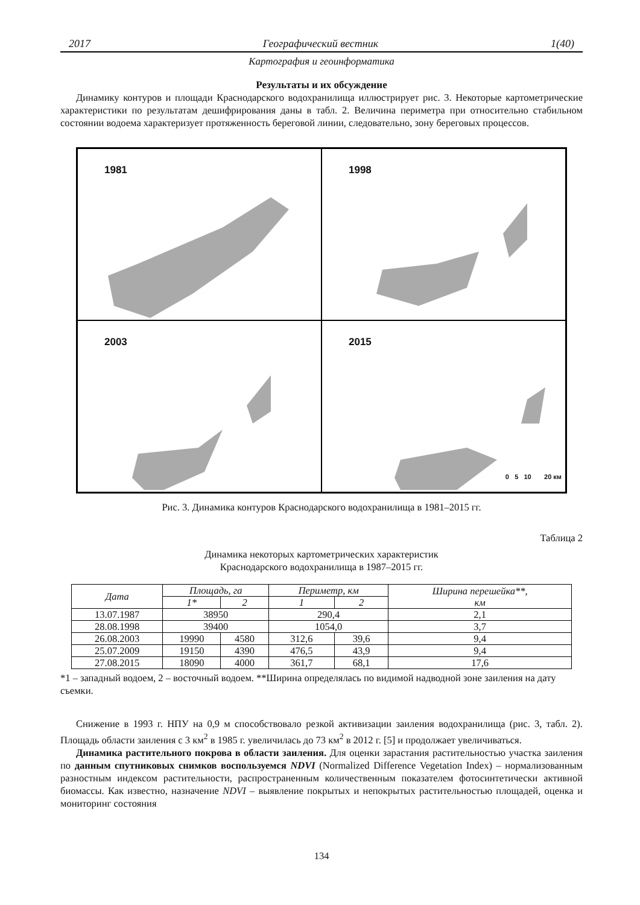2017 Географический вестник 1(40)
Картография и геоинформатика
Результаты и их обсуждение
Динамику контуров и площади Краснодарского водохранилища иллюстрирует рис. 3. Некоторые картометрические характеристики по результатам дешифрирования даны в табл. 2. Величина периметра при относительно стабильном состоянии водоема характеризует протяженность береговой линии, следовательно, зону береговых процессов.
1981
1998
2003
2015
0 5 10 20 км
Рис. 3. Динамика контуров Краснодарского водохранилища в 1981–2015 гг.
Таблица 2
Динамика некоторых картометрических характеристик
Краснодарского водохранилища в 1987–2015 гг.
| Дата | Площадь, га | | Периметр, км | | Ширина перешейка**, км |
| --- | --- | --- | --- | --- | --- |
| | 1* | 2 | 1 | 2 | |
| 13.07.1987 | 38950 | | 290,4 | | 2,1 |
| 28.08.1998 | 39400 | | 1054,0 | | 3,7 |
| 26.08.2003 | 19990 | 4580 | 312,6 | 39,6 | 9,4 |
| 25.07.2009 | 19150 | 4390 | 476,5 | 43,9 | 9,4 |
| 27.08.2015 | 18090 | 4000 | 361,7 | 68,1 | 17,6 |
*1 – западный водоем, 2 – восточный водоем. **Ширина определялась по видимой надводной зоне заиления на дату съемки.
Снижение в 1993 г. НПУ на 0,9 м способствовало резкой активизации заиления водохранилища (рис. 3, табл. 2). Площадь области заиления с 3 км<sup>2</sup> в 1985 г. увеличилась до 73 км<sup>2</sup> в 2012 г. [5] и продолжает увеличиваться.
Динамика растительного покрова в области заиления. Для оценки зарастания растительностью участка заиления по данным спутниковых снимков воспользуемся NDVI (Normalized Difference Vegetation Index) – нормализованным разностным индексом растительности, распространенным количественным показателем фотосинтетически активной биомассы. Как известно, назначение NDVI – выявление покрытых и непокрытых растительностью площадей, оценка и мониторинг состояния
134